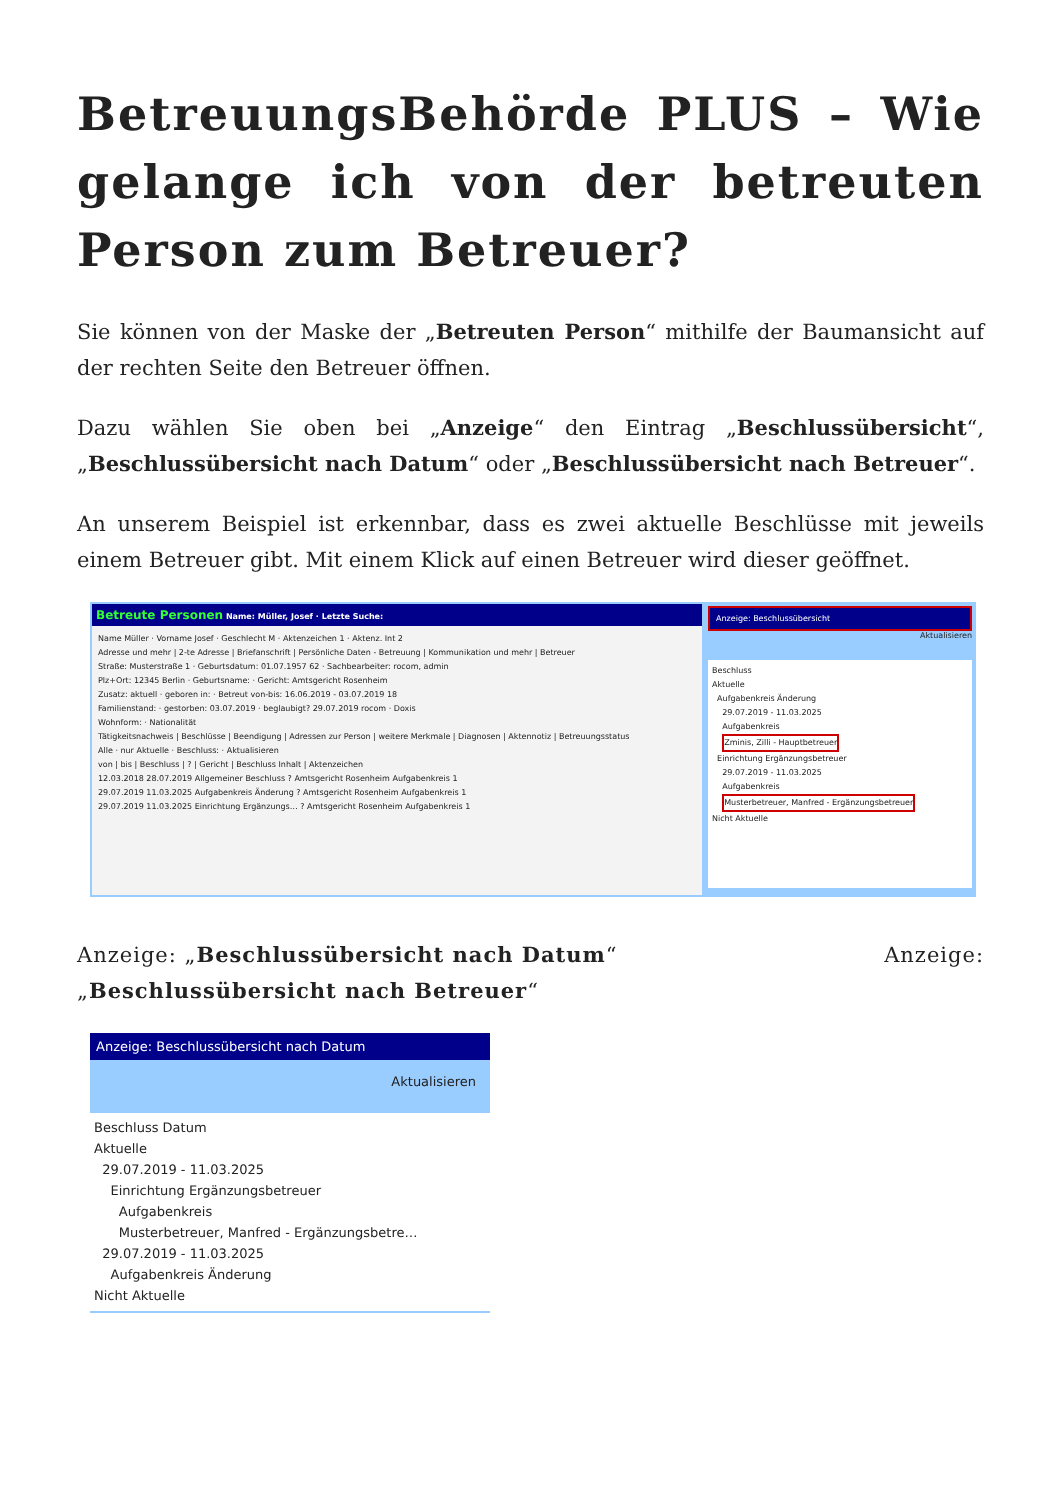BetreuungsBehörde PLUS – Wie gelange ich von der betreuten Person zum Betreuer?
Sie können von der Maske der „Betreuten Person“ mithilfe der Baumansicht auf der rechten Seite den Betreuer öffnen.
Dazu wählen Sie oben bei „Anzeige“ den Eintrag „Beschlussübersicht“, „Beschlussübersicht nach Datum“ oder „Beschlussübersicht nach Betreuer“.
An unserem Beispiel ist erkennbar, dass es zwei aktuelle Beschlüsse mit jeweils einem Betreuer gibt. Mit einem Klick auf einen Betreuer wird dieser geöffnet.
Betreute Personen Name: Müller, Josef · Letzte Suche:
Name Müller · Vorname Josef · Geschlecht M · Aktenzeichen 1 · Aktenz. Int 2
Adresse und mehr | 2-te Adresse | Briefanschrift | Persönliche Daten - Betreuung | Kommunikation und mehr | Betreuer
Straße: Musterstraße 1 · Geburtsdatum: 01.07.1957 62 · Sachbearbeiter: rocom, admin
Plz+Ort: 12345 Berlin · Geburtsname: · Gericht: Amtsgericht Rosenheim
Zusatz: aktuell · geboren in: · Betreut von-bis: 16.06.2019 - 03.07.2019 18
Familienstand: · gestorben: 03.07.2019 · beglaubigt? 29.07.2019 rocom · Doxis
Wohnform: · Nationalität
Tätigkeitsnachweis | Beschlüsse | Beendigung | Adressen zur Person | weitere Merkmale | Diagnosen | Aktennotiz | Betreuungsstatus
Alle · nur Aktuelle · Beschluss: · Aktualisieren
von | bis | Beschluss | ? | Gericht | Beschluss Inhalt | Aktenzeichen
12.03.2018 28.07.2019 Allgemeiner Beschluss ? Amtsgericht Rosenheim Aufgabenkreis 1
29.07.2019 11.03.2025 Aufgabenkreis Änderung ? Amtsgericht Rosenheim Aufgabenkreis 1
29.07.2019 11.03.2025 Einrichtung Ergänzungs… ? Amtsgericht Rosenheim Aufgabenkreis 1
Anzeige: Beschlussübersicht
Aktualisieren
Beschluss
Aktuelle
Aufgabenkreis Änderung
29.07.2019 - 11.03.2025
Aufgabenkreis
Zminis, Zilli - Hauptbetreuer
Einrichtung Ergänzungsbetreuer
29.07.2019 - 11.03.2025
Aufgabenkreis
Musterbetreuer, Manfred - Ergänzungsbetreuer
Nicht Aktuelle
Anzeige: „Beschlussübersicht nach Datum“ Anzeige:
„Beschlussübersicht nach Betreuer“
Anzeige: Beschlussübersicht nach Datum
Aktualisieren
Beschluss Datum
Aktuelle
29.07.2019 - 11.03.2025
Einrichtung Ergänzungsbetreuer
Aufgabenkreis
Musterbetreuer, Manfred - Ergänzungsbetre…
29.07.2019 - 11.03.2025
Aufgabenkreis Änderung
Nicht Aktuelle